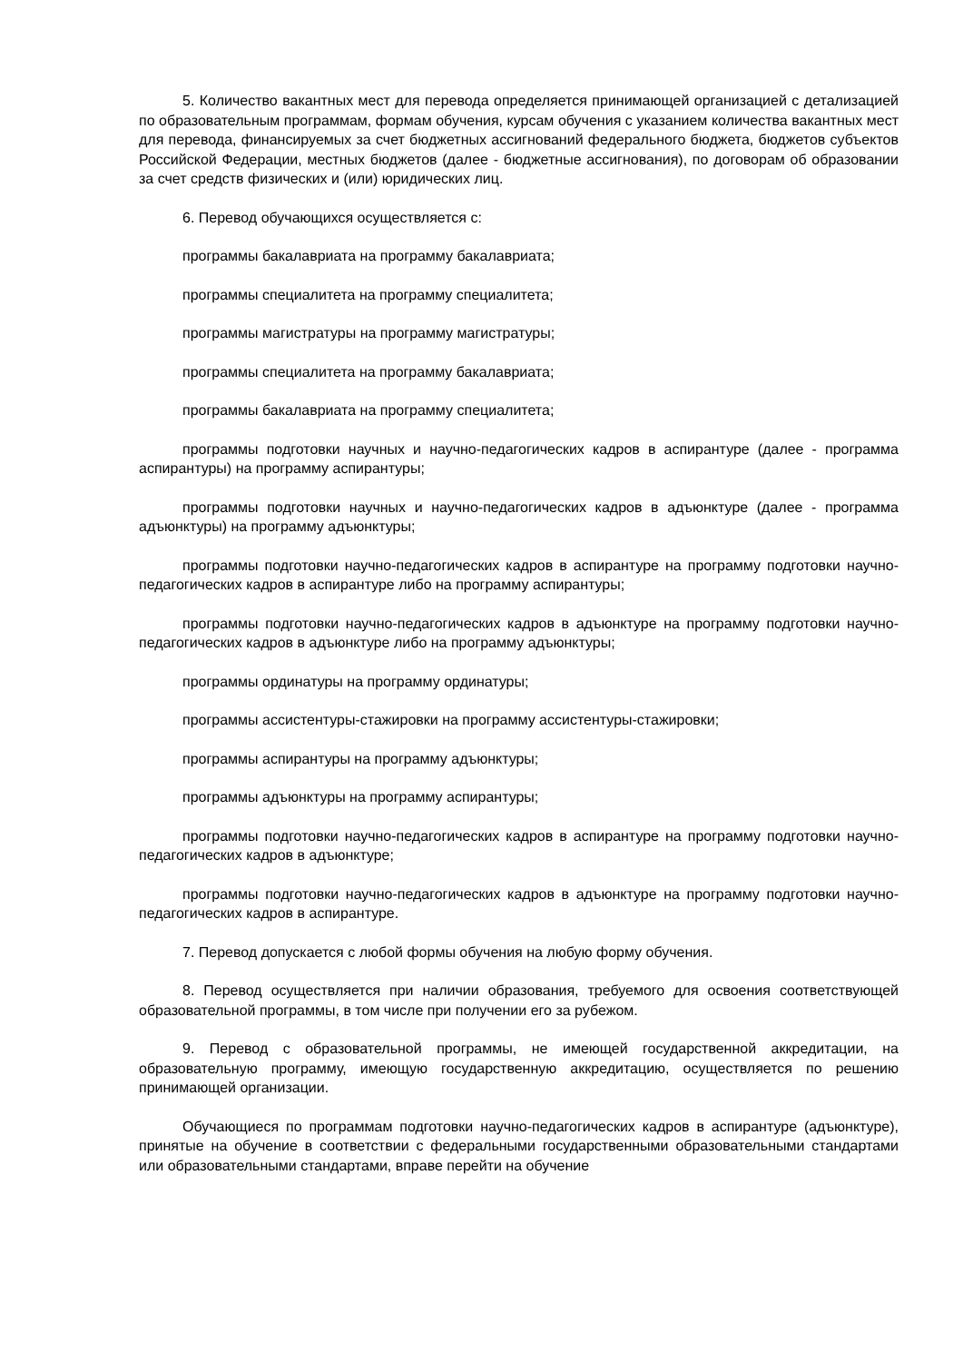5. Количество вакантных мест для перевода определяется принимающей организацией с детализацией по образовательным программам, формам обучения, курсам обучения с указанием количества вакантных мест для перевода, финансируемых за счет бюджетных ассигнований федерального бюджета, бюджетов субъектов Российской Федерации, местных бюджетов (далее - бюджетные ассигнования), по договорам об образовании за счет средств физических и (или) юридических лиц.
6. Перевод обучающихся осуществляется с:
программы бакалавриата на программу бакалавриата;
программы специалитета на программу специалитета;
программы магистратуры на программу магистратуры;
программы специалитета на программу бакалавриата;
программы бакалавриата на программу специалитета;
программы подготовки научных и научно-педагогических кадров в аспирантуре (далее - программа аспирантуры) на программу аспирантуры;
программы подготовки научных и научно-педагогических кадров в адъюнктуре (далее - программа адъюнктуры) на программу адъюнктуры;
программы подготовки научно-педагогических кадров в аспирантуре на программу подготовки научно-педагогических кадров в аспирантуре либо на программу аспирантуры;
программы подготовки научно-педагогических кадров в адъюнктуре на программу подготовки научно-педагогических кадров в адъюнктуре либо на программу адъюнктуры;
программы ординатуры на программу ординатуры;
программы ассистентуры-стажировки на программу ассистентуры-стажировки;
программы аспирантуры на программу адъюнктуры;
программы адъюнктуры на программу аспирантуры;
программы подготовки научно-педагогических кадров в аспирантуре на программу подготовки научно-педагогических кадров в адъюнктуре;
программы подготовки научно-педагогических кадров в адъюнктуре на программу подготовки научно-педагогических кадров в аспирантуре.
7. Перевод допускается с любой формы обучения на любую форму обучения.
8. Перевод осуществляется при наличии образования, требуемого для освоения соответствующей образовательной программы, в том числе при получении его за рубежом.
9. Перевод с образовательной программы, не имеющей государственной аккредитации, на образовательную программу, имеющую государственную аккредитацию, осуществляется по решению принимающей организации.
Обучающиеся по программам подготовки научно-педагогических кадров в аспирантуре (адъюнктуре), принятые на обучение в соответствии с федеральными государственными образовательными стандартами или образовательными стандартами, вправе перейти на обучение